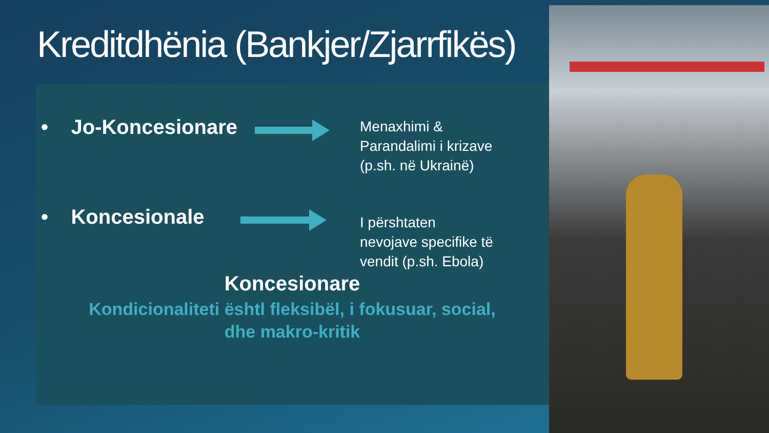Kreditdhënia (Bankjer/Zjarrfikës)
• Jo-Koncesionare
Menaxhimi &
Parandalimi i krizave
(p.sh. në Ukrainë)
• Koncesionale
I përshtaten
nevojave specifike të
vendit (p.sh. Ebola)
Koncesionare
Kondicionaliteti ështl fleksibël, i fokusuar, social, dhe makro-kritik